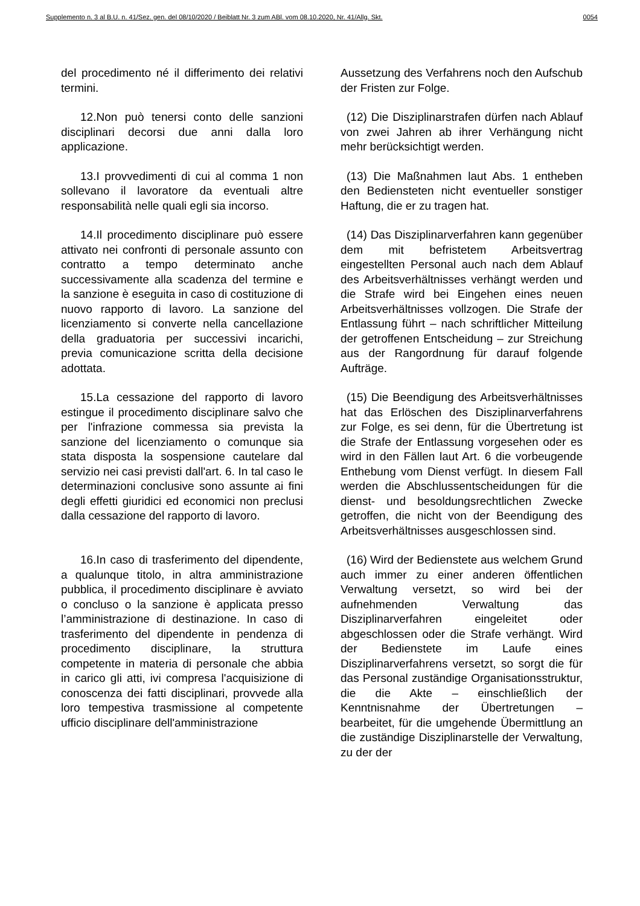Supplemento n. 3 al B.U. n. 41/Sez. gen. del 08/10/2020 / Beiblatt Nr. 3 zum ABl. vom 08.10.2020, Nr. 41/Allg. Skt. 0054
del procedimento né il differimento dei relativi termini.
Aussetzung des Verfahrens noch den Aufschub der Fristen zur Folge.
12.Non può tenersi conto delle sanzioni disciplinari decorsi due anni dalla loro applicazione.
(12) Die Disziplinarstrafen dürfen nach Ablauf von zwei Jahren ab ihrer Verhängung nicht mehr berücksichtigt werden.
13.I provvedimenti di cui al comma 1 non sollevano il lavoratore da eventuali altre responsabilità nelle quali egli sia incorso.
(13) Die Maßnahmen laut Abs. 1 entheben den Bediensteten nicht eventueller sonstiger Haftung, die er zu tragen hat.
14.Il procedimento disciplinare può essere attivato nei confronti di personale assunto con contratto a tempo determinato anche successivamente alla scadenza del termine e la sanzione è eseguita in caso di costituzione di nuovo rapporto di lavoro. La sanzione del licenziamento si converte nella cancellazione della graduatoria per successivi incarichi, previa comunicazione scritta della decisione adottata.
(14) Das Disziplinarverfahren kann gegenüber dem mit befristetem Arbeitsvertrag eingestellten Personal auch nach dem Ablauf des Arbeitsverhältnisses verhängt werden und die Strafe wird bei Eingehen eines neuen Arbeitsverhältnisses vollzogen. Die Strafe der Entlassung führt – nach schriftlicher Mitteilung der getroffenen Entscheidung – zur Streichung aus der Rangordnung für darauf folgende Aufträge.
15.La cessazione del rapporto di lavoro estingue il procedimento disciplinare salvo che per l'infrazione commessa sia prevista la sanzione del licenziamento o comunque sia stata disposta la sospensione cautelare dal servizio nei casi previsti dall'art. 6. In tal caso le determinazioni conclusive sono assunte ai fini degli effetti giuridici ed economici non preclusi dalla cessazione del rapporto di lavoro.
(15) Die Beendigung des Arbeitsverhältnisses hat das Erlöschen des Disziplinarverfahrens zur Folge, es sei denn, für die Übertretung ist die Strafe der Entlassung vorgesehen oder es wird in den Fällen laut Art. 6 die vorbeugende Enthebung vom Dienst verfügt. In diesem Fall werden die Abschlussentscheidungen für die dienst- und besoldungsrechtlichen Zwecke getroffen, die nicht von der Beendigung des Arbeitsverhältnisses ausgeschlossen sind.
16.In caso di trasferimento del dipendente, a qualunque titolo, in altra amministrazione pubblica, il procedimento disciplinare è avviato o concluso o la sanzione è applicata presso l’amministrazione di destinazione. In caso di trasferimento del dipendente in pendenza di procedimento disciplinare, la struttura competente in materia di personale che abbia in carico gli atti, ivi compresa l'acquisizione di conoscenza dei fatti disciplinari, provvede alla loro tempestiva trasmissione al competente ufficio disciplinare dell'amministrazione
(16) Wird der Bedienstete aus welchem Grund auch immer zu einer anderen öffentlichen Verwaltung versetzt, so wird bei der aufnehmenden Verwaltung das Disziplinarverfahren eingeleitet oder abgeschlossen oder die Strafe verhängt. Wird der Bedienstete im Laufe eines Disziplinarverfahrens versetzt, so sorgt die für das Personal zuständige Organisationsstruktur, die die Akte – einschließlich der Kenntnisnahme der Übertretungen – bearbeitet, für die umgehende Übermittlung an die zuständige Disziplinarstelle der Verwaltung, zu der der